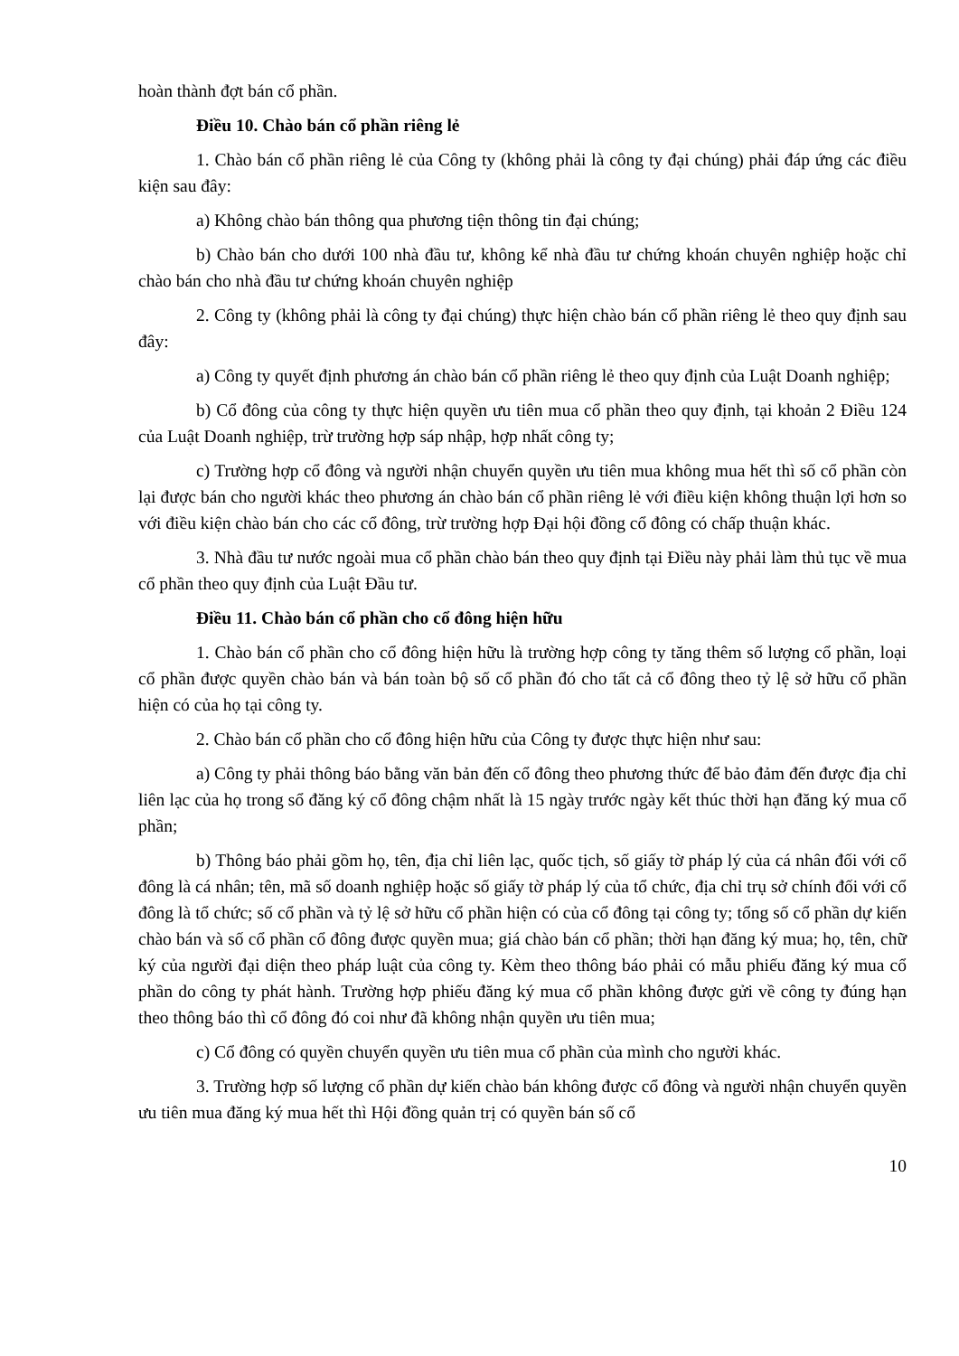hoàn thành đợt bán cổ phần.
Điều 10. Chào bán cổ phần riêng lẻ
1. Chào bán cổ phần riêng lẻ của Công ty (không phải là công ty đại chúng) phải đáp ứng các điều kiện sau đây:
a) Không chào bán thông qua phương tiện thông tin đại chúng;
b) Chào bán cho dưới 100 nhà đầu tư, không kể nhà đầu tư chứng khoán chuyên nghiệp hoặc chỉ chào bán cho nhà đầu tư chứng khoán chuyên nghiệp
2. Công ty (không phải là công ty đại chúng) thực hiện chào bán cổ phần riêng lẻ theo quy định sau đây:
a) Công ty quyết định phương án chào bán cổ phần riêng lẻ theo quy định của Luật Doanh nghiệp;
b) Cổ đông của công ty thực hiện quyền ưu tiên mua cổ phần theo quy định, tại khoản 2 Điều 124 của Luật Doanh nghiệp, trừ trường hợp sáp nhập, hợp nhất công ty;
c) Trường hợp cổ đông và người nhận chuyển quyền ưu tiên mua không mua hết thì số cổ phần còn lại được bán cho người khác theo phương án chào bán cổ phần riêng lẻ với điều kiện không thuận lợi hơn so với điều kiện chào bán cho các cổ đông, trừ trường hợp Đại hội đồng cổ đông có chấp thuận khác.
3. Nhà đầu tư nước ngoài mua cổ phần chào bán theo quy định tại Điều này phải làm thủ tục về mua cổ phần theo quy định của Luật Đầu tư.
Điều 11. Chào bán cổ phần cho cổ đông hiện hữu
1. Chào bán cổ phần cho cổ đông hiện hữu là trường hợp công ty tăng thêm số lượng cổ phần, loại cổ phần được quyền chào bán và bán toàn bộ số cổ phần đó cho tất cả cổ đông theo tỷ lệ sở hữu cổ phần hiện có của họ tại công ty.
2. Chào bán cổ phần cho cổ đông hiện hữu của Công ty được thực hiện như sau:
a) Công ty phải thông báo bằng văn bản đến cổ đông theo phương thức để bảo đảm đến được địa chỉ liên lạc của họ trong sổ đăng ký cổ đông chậm nhất là 15 ngày trước ngày kết thúc thời hạn đăng ký mua cổ phần;
b) Thông báo phải gồm họ, tên, địa chỉ liên lạc, quốc tịch, số giấy tờ pháp lý của cá nhân đối với cổ đông là cá nhân; tên, mã số doanh nghiệp hoặc số giấy tờ pháp lý của tổ chức, địa chỉ trụ sở chính đối với cổ đông là tổ chức; số cổ phần và tỷ lệ sở hữu cổ phần hiện có của cổ đông tại công ty; tổng số cổ phần dự kiến chào bán và số cổ phần cổ đông được quyền mua; giá chào bán cổ phần; thời hạn đăng ký mua; họ, tên, chữ ký của người đại diện theo pháp luật của công ty. Kèm theo thông báo phải có mẫu phiếu đăng ký mua cổ phần do công ty phát hành. Trường hợp phiếu đăng ký mua cổ phần không được gửi về công ty đúng hạn theo thông báo thì cổ đông đó coi như đã không nhận quyền ưu tiên mua;
c) Cổ đông có quyền chuyển quyền ưu tiên mua cổ phần của mình cho người khác.
3. Trường hợp số lượng cổ phần dự kiến chào bán không được cổ đông và người nhận chuyển quyền ưu tiên mua đăng ký mua hết thì Hội đồng quản trị có quyền bán số cổ
10